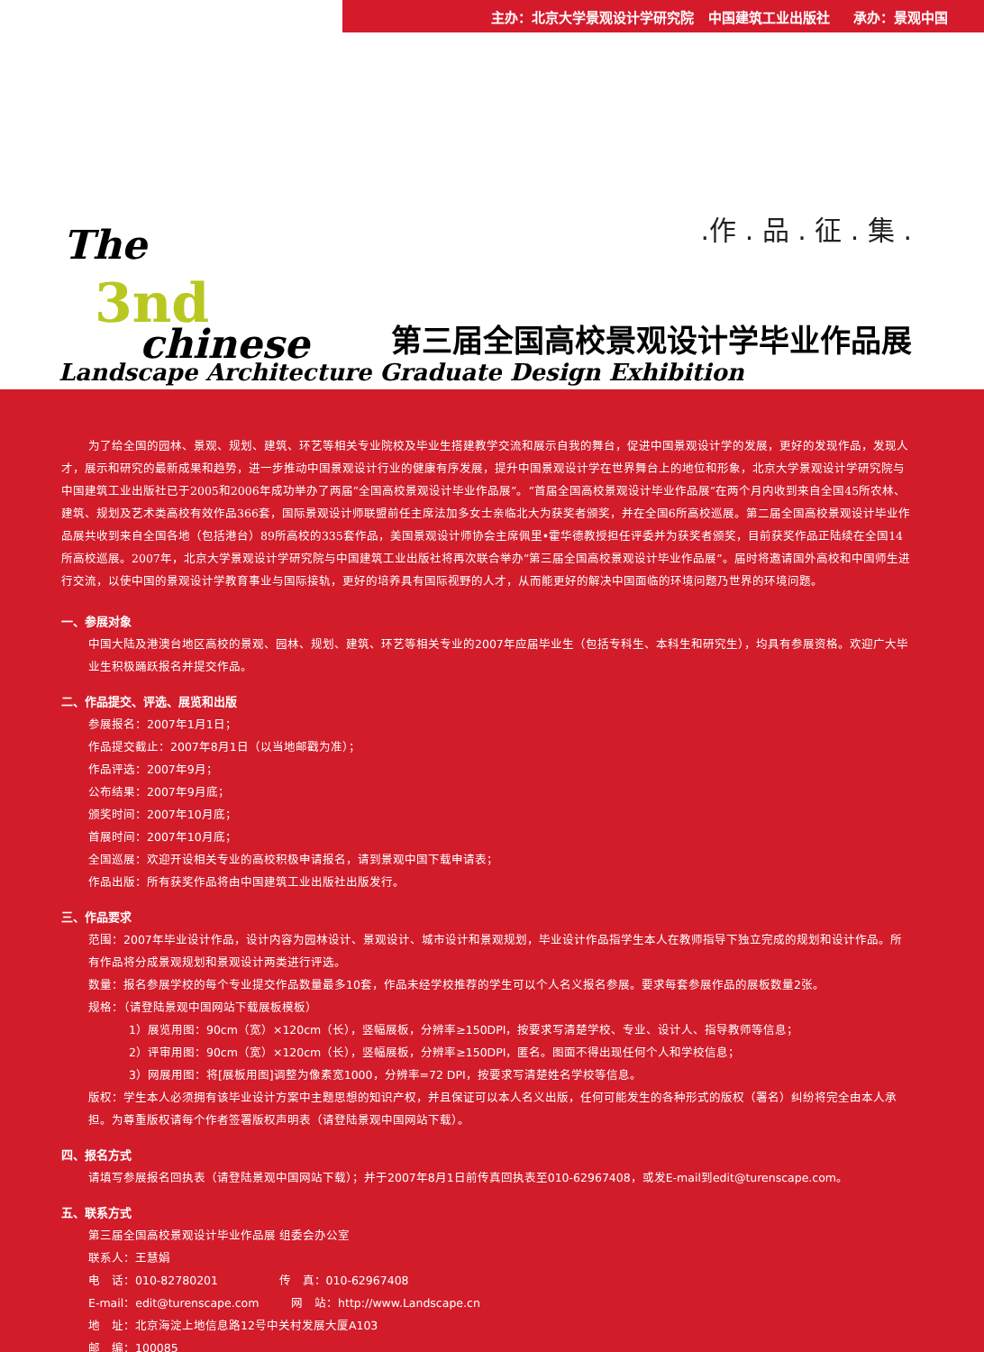主办：北京大学景观设计学研究院 中国建筑工业出版社 承办：景观中国
The
3nd
chinese
.作 . 品 . 征 . 集 .
第三届全国高校景观设计学毕业作品展
Landscape Architecture Graduate Design Exhibition
为了给全国的园林、景观、规划、建筑、环艺等相关专业院校及毕业生搭建教学交流和展示自我的舞台，促进中国景观设计学的发展，更好的发现作品，发现人才，展示和研究的最新成果和趋势，进一步推动中国景观设计行业的健康有序发展，提升中国景观设计学在世界舞台上的地位和形象，北京大学景观设计学研究院与中国建筑工业出版社已于2005和2006年成功举办了两届“全国高校景观设计毕业作品展”。“首届全国高校景观设计毕业作品展”在两个月内收到来自全国45所农林、建筑、规划及艺术类高校有效作品366套，国际景观设计师联盟前任主席法加多女士亲临北大为获奖者颁奖，并在全国6所高校巡展。第二届全国高校景观设计毕业作品展共收到来自全国各地（包括港台）89所高校的335套作品，美国景观设计师协会主席佩里•霍华德教授担任评委并为获奖者颁奖，目前获奖作品正陆续在全国14所高校巡展。2007年，北京大学景观设计学研究院与中国建筑工业出版社将再次联合举办“第三届全国高校景观设计毕业作品展”。届时将邀请国外高校和中国师生进行交流，以使中国的景观设计学教育事业与国际接轨，更好的培养具有国际视野的人才，从而能更好的解决中国面临的环境问题乃世界的环境问题。
一、参展对象
中国大陆及港澳台地区高校的景观、园林、规划、建筑、环艺等相关专业的2007年应届毕业生（包括专科生、本科生和研究生），均具有参展资格。欢迎广大毕业生积极踊跃报名并提交作品。
二、作品提交、评选、展览和出版
参展报名：2007年1月1日；
作品提交截止：2007年8月1日（以当地邮戳为准）；
作品评选：2007年9月；
公布结果：2007年9月底；
颁奖时间：2007年10月底；
首展时间：2007年10月底；
全国巡展：欢迎开设相关专业的高校积极申请报名，请到景观中国下载申请表；
作品出版：所有获奖作品将由中国建筑工业出版社出版发行。
三、作品要求
范围：2007年毕业设计作品，设计内容为园林设计、景观设计、城市设计和景观规划，毕业设计作品指学生本人在教师指导下独立完成的规划和设计作品。所有作品将分成景观规划和景观设计两类进行评选。
数量：报名参展学校的每个专业提交作品数量最多10套，作品未经学校推荐的学生可以个人名义报名参展。要求每套参展作品的展板数量2张。
规格：（请登陆景观中国网站下载展板模板）
1）展览用图：90cm（宽）×120cm（长），竖幅展板，分辨率≥150DPI，按要求写清楚学校、专业、设计人、指导教师等信息；
2）评审用图：90cm（宽）×120cm（长），竖幅展板，分辨率≥150DPI，匿名。图面不得出现任何个人和学校信息；
3）网展用图：将[展板用图]调整为像素宽1000，分辨率=72 DPI，按要求写清楚姓名学校等信息。
版权：学生本人必须拥有该毕业设计方案中主题思想的知识产权，并且保证可以本人名义出版，任何可能发生的各种形式的版权（署名）纠纷将完全由本人承担。为尊重版权请每个作者签署版权声明表（请登陆景观中国网站下载）。
四、报名方式
请填写参展报名回执表（请登陆景观中国网站下载）；并于2007年8月1日前传真回执表至010-62967408，或发E-mail到edit@turenscape.com。
五、联系方式
第三届全国高校景观设计毕业作品展 组委会办公室
联系人：王慧娟
电　话：010-82780201 传　真：010-62967408
E-mail：edit@turenscape.com 网　站：http://www.Landscape.cn
地　址：北京海淀上地信息路12号中关村发展大厦A103
邮　编：100085